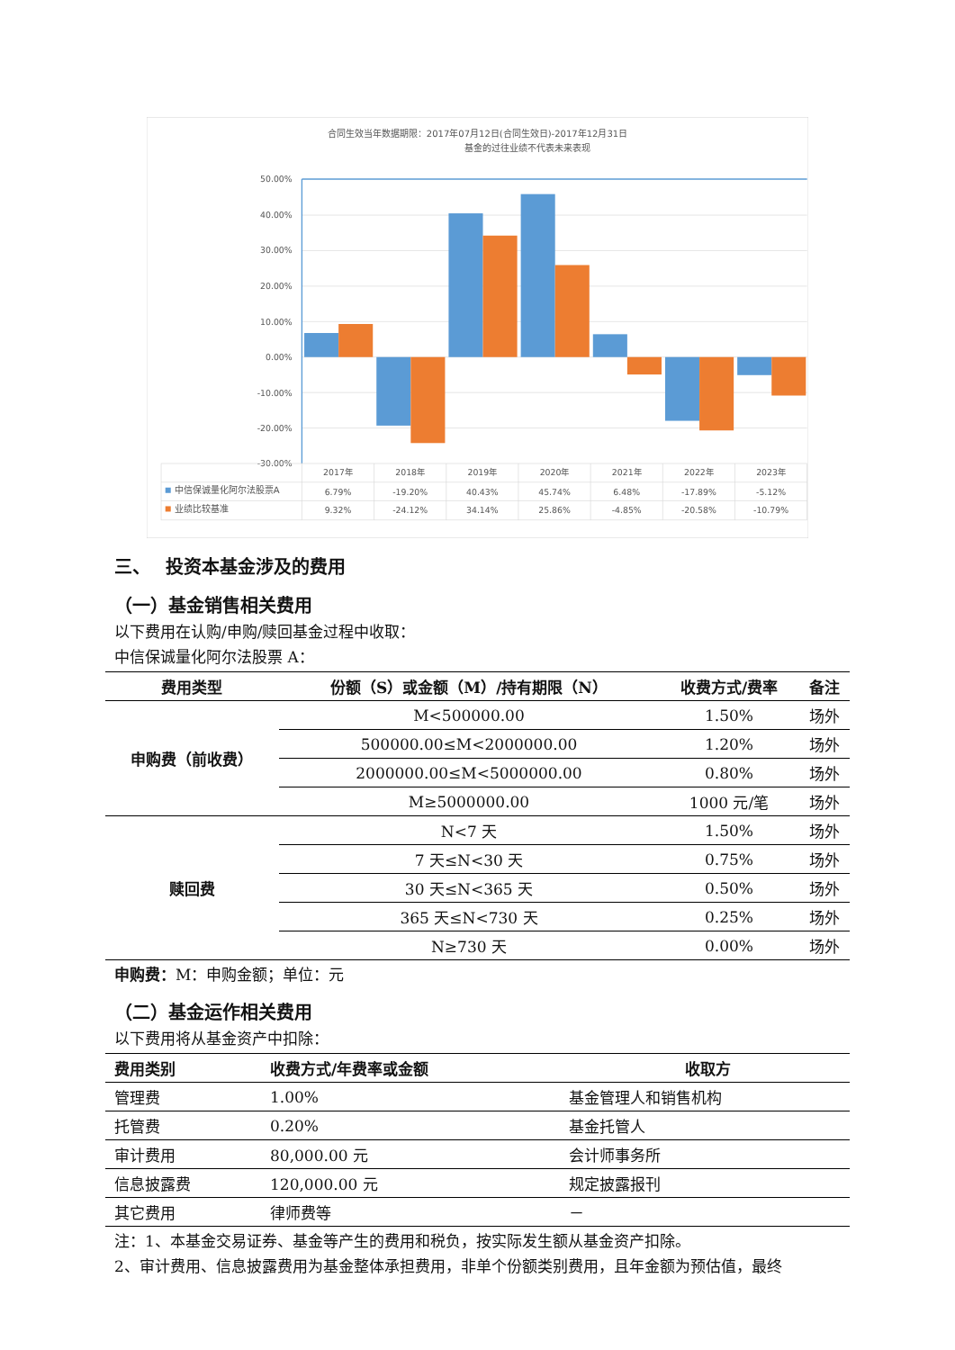合同生效当年数据期限：2017年07月12日(合同生效日)-2017年12月31日
基金的过往业绩不代表未来表现
50.00%
40.00%
30.00%
20.00%
10.00%
0.00%
-10.00%
-20.00%
-30.00%
2017年
2018年
2019年
2020年
2021年
2022年
2023年
6.79%
-19.20%
40.43%
45.74%
6.48%
-17.89%
-5.12%
9.32%
-24.12%
34.14%
25.86%
-4.85%
-20.58%
-10.79%
中信保诚量化阿尔法股票A
业绩比较基准
三、　 投资本基金涉及的费用
（一）基金销售相关费用
以下费用在认购/申购/赎回基金过程中收取：
中信保诚量化阿尔法股票 A：
| 费用类型 | 份额（S）或金额（M）/持有期限（N） | 收费方式/费率 | 备注 |
| --- | --- | --- | --- |
| 申购费（前收费） | M<500000.00 | 1.50% | 场外 |
| | 500000.00≤M<2000000.00 | 1.20% | 场外 |
| | 2000000.00≤M<5000000.00 | 0.80% | 场外 |
| | M≥5000000.00 | 1000 元/笔 | 场外 |
| 赎回费 | N<7 天 | 1.50% | 场外 |
| | 7 天≤N<30 天 | 0.75% | 场外 |
| | 30 天≤N<365 天 | 0.50% | 场外 |
| | 365 天≤N<730 天 | 0.25% | 场外 |
| | N≥730 天 | 0.00% | 场外 |
申购费：M：申购金额；单位：元
（二）基金运作相关费用
以下费用将从基金资产中扣除：
| 费用类别 | 收费方式/年费率或金额 | 收取方 |
| --- | --- | --- |
| 管理费 | 1.00% | 基金管理人和销售机构 |
| 托管费 | 0.20% | 基金托管人 |
| 审计费用 | 80,000.00 元 | 会计师事务所 |
| 信息披露费 | 120,000.00 元 | 规定披露报刊 |
| 其它费用 | 律师费等 | － |
注：1、本基金交易证券、基金等产生的费用和税负，按实际发生额从基金资产扣除。
2、审计费用、信息披露费用为基金整体承担费用，非单个份额类别费用，且年金额为预估值，最终